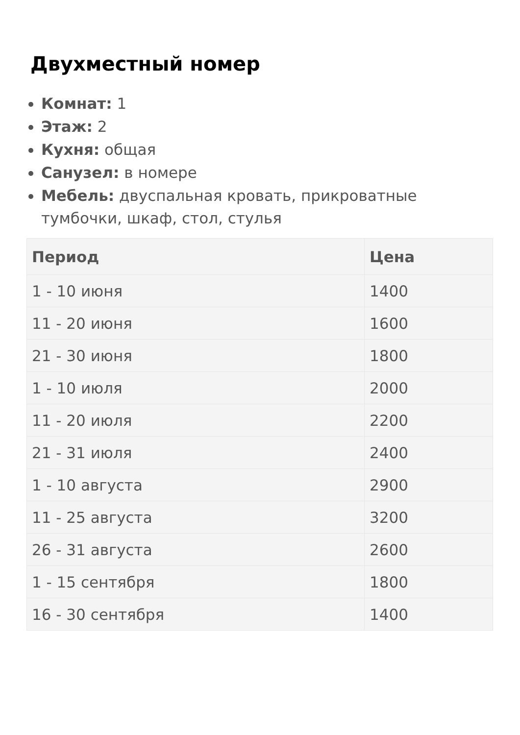Двухместный номер
Комнат: 1
Этаж: 2
Кухня: общая
Санузел: в номере
Мебель: двуспальная кровать, прикроватные тумбочки, шкаф, стол, стулья
| Период | Цена |
| --- | --- |
| 1 - 10 июня | 1400 |
| 11 - 20 июня | 1600 |
| 21 - 30 июня | 1800 |
| 1 - 10 июля | 2000 |
| 11 - 20 июля | 2200 |
| 21 - 31 июля | 2400 |
| 1 - 10 августа | 2900 |
| 11 - 25 августа | 3200 |
| 26 - 31 августа | 2600 |
| 1 - 15 сентября | 1800 |
| 16 - 30 сентября | 1400 |